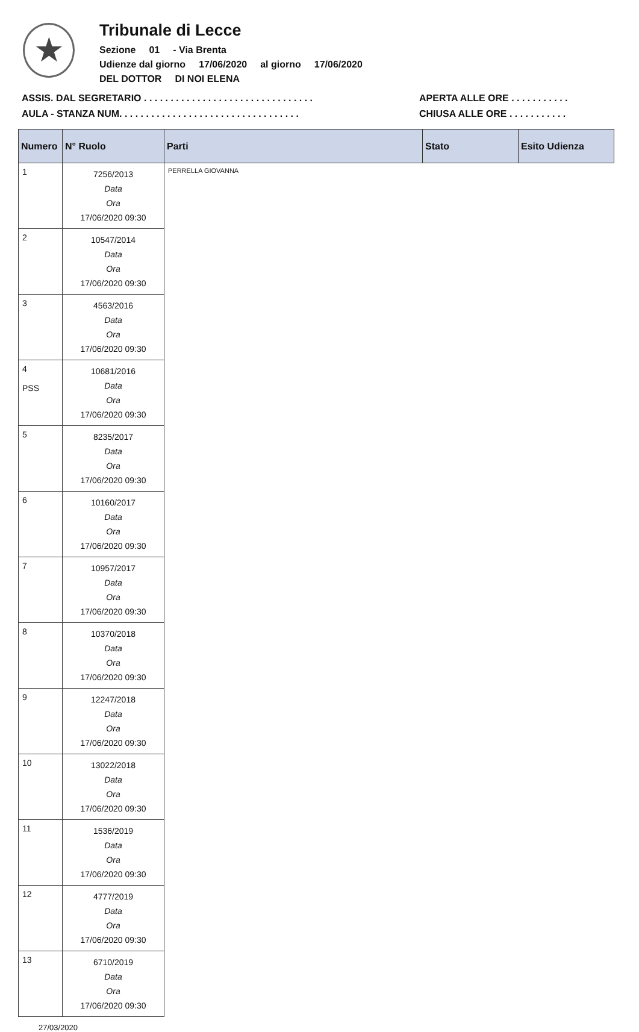★
Tribunale di Lecce
Sezione 01 - Via Brenta
Udienze dal giorno 17/06/2020 al giorno 17/06/2020
DEL DOTTOR DI NOI ELENA
ASSIS. DAL SEGRETARIO . . . . . . . . . . . . . . . . . . . . . . . . . . . . . . . .
AULA - STANZA NUM. . . . . . . . . . . . . . . . . . . . . . . . . . . . . . . . . .
APERTA ALLE ORE . . . . . . . . . . .
CHIUSA ALLE ORE . . . . . . . . . . .
| Numero | N° Ruolo | Parti | Stato | Esito Udienza |
| --- | --- | --- | --- | --- |
| 1 | 7256/2013 Data Ora 17/06/2020 09:30 | PERRELLA GIOVANNA | | |
| 2 | 10547/2014 Data Ora 17/06/2020 09:30 | | | |
| 3 | 4563/2016 Data Ora 17/06/2020 09:30 | | | |
| 4 PSS | 10681/2016 Data Ora 17/06/2020 09:30 | | | |
| 5 | 8235/2017 Data Ora 17/06/2020 09:30 | | | |
| 6 | 10160/2017 Data Ora 17/06/2020 09:30 | | | |
| 7 | 10957/2017 Data Ora 17/06/2020 09:30 | | | |
| 8 | 10370/2018 Data Ora 17/06/2020 09:30 | | | |
| 9 | 12247/2018 Data Ora 17/06/2020 09:30 | | | |
| 10 | 13022/2018 Data Ora 17/06/2020 09:30 | | | |
| 11 | 1536/2019 Data Ora 17/06/2020 09:30 | | | |
| 12 | 4777/2019 Data Ora 17/06/2020 09:30 | | | |
| 13 | 6710/2019 Data Ora 17/06/2020 09:30 | | | |
27/03/2020